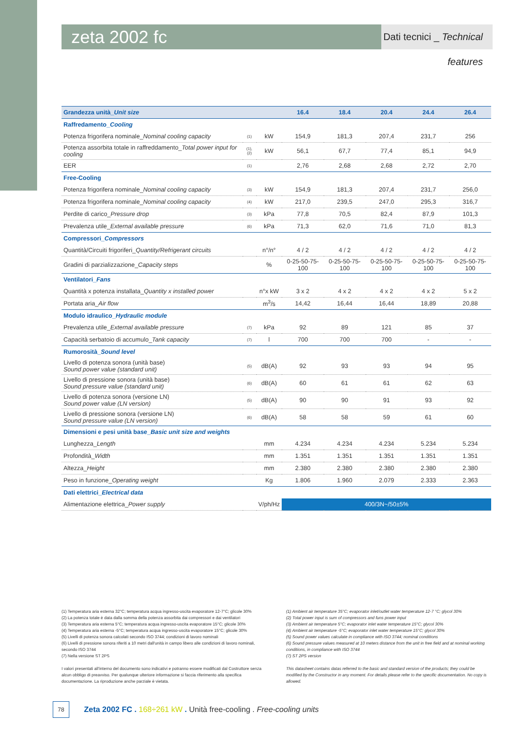zeta 2002 fc
Dati tecnici _ Technical features
| Grandezza unità_ Unit size | | | 16.4 | 18.4 | 20.4 | 24.4 | 26.4 |
| --- | --- | --- | --- | --- | --- | --- | --- |
| Raffredamento_ Cooling | | | | | | | |
| Potenza frigorifera nominale_ Nominal cooling capacity | (1) | kW | 154,9 | 181,3 | 207,4 | 231,7 | 256 |
| Potenza assorbita totale in raffreddamento_ Total power input for cooling | (1),(2) | kW | 56,1 | 67,7 | 77,4 | 85,1 | 94,9 |
| EER | (1) | | 2,76 | 2,68 | 2,68 | 2,72 | 2,70 |
| Free-Cooling | | | | | | | |
| Potenza frigorifera nominale_ Nominal cooling capacity | (3) | kW | 154,9 | 181,3 | 207,4 | 231,7 | 256,0 |
| Potenza frigorifera nominale_ Nominal cooling capacity | (4) | kW | 217,0 | 239,5 | 247,0 | 295,3 | 316,7 |
| Perdite di carico_ Pressure drop | (3) | kPa | 77,8 | 70,5 | 82,4 | 87,9 | 101,3 |
| Prevalenza utile_ External available pressure | (6) | kPa | 71,3 | 62,0 | 71,6 | 71,0 | 81,3 |
| Compressori_ Compressors | | | | | | | |
| Quantità/Circuiti frigoriferi_ Quantity/Refrigerant circuits | | n°/n° | 4 / 2 | 4 / 2 | 4 / 2 | 4 / 2 | 4 / 2 |
| Gradini di parzializzazione_ Capacity steps | | % | 0-25-50-75-100 | 0-25-50-75-100 | 0-25-50-75-100 | 0-25-50-75-100 | 0-25-50-75-100 |
| Ventilatori_ Fans | | | | | | | |
| Quantità x potenza installata_ Quantity x installed power | | n°x kW | 3 x 2 | 4 x 2 | 4 x 2 | 4 x 2 | 5 x 2 |
| Portata aria_ Air flow | | m<sup>3</sup>/s | 14,42 | 16,44 | 16,44 | 18,89 | 20,88 |
| Modulo idraulico_ Hydraulic module | | | | | | | |
| Prevalenza utile_ External available pressure | (7) | kPa | 92 | 89 | 121 | 85 | 37 |
| Capacità serbatoio di accumulo_ Tank capacity | (7) | l | 700 | 700 | 700 | - | - |
| Rumorosità_ Sound level | | | | | | | |
| Livello di potenza sonora (unità base) Sound power value (standard unit) | (5) | dB(A) | 92 | 93 | 93 | 94 | 95 |
| Livello di pressione sonora (unità base) Sound pressure value (standard unit) | (6) | dB(A) | 60 | 61 | 61 | 62 | 63 |
| Livello di potenza sonora (versione LN) Sound power value (LN version) | (5) | dB(A) | 90 | 90 | 91 | 93 | 92 |
| Livello di pressione sonora (versione LN) Sound pressure value (LN version) | (6) | dB(A) | 58 | 58 | 59 | 61 | 60 |
| Dimensioni e pesi unità base_ Basic unit size and weights | | | | | | | |
| Lunghezza_ Length | | mm | 4.234 | 4.234 | 4.234 | 5.234 | 5.234 |
| Profondità_ Width | | mm | 1.351 | 1.351 | 1.351 | 1.351 | 1.351 |
| Altezza_ Height | | mm | 2.380 | 2.380 | 2.380 | 2.380 | 2.380 |
| Peso in funzione_ Operating weight | | Kg | 1.806 | 1.960 | 2.079 | 2.333 | 2.363 |
| Dati elettrici_ Electrical data | | | | | | | |
| Alimentazione elettrica_ Power supply | | V/ph/Hz | 400/3N~/50±5% | | | | |
(1) Temperatura aria esterna 32°C; temperatura acqua ingresso-uscita evaporatore 12-7°C; glicole 30%
(2) La potenza totale è data dalla somma della potenza assorbita dai compressori e dai ventilatori
(3) Temperatura aria esterna 5°C; temperatura acqua ingresso-uscita evaporatore 15°C; glicole 30%
(4) Temperatura aria esterna -5°C; temperatura acqua ingresso-uscita evaporatore 15°C; glicole 30%
(5) Livelli di potenza sonora calcolati secondo ISO 3744; condizioni di lavoro nominali
(6) Livelli di pressione sonora riferiti a 10 metri dall'unità in campo libero alle condizioni di lavoro nominali, secondo ISO 3744
(7) Nella versione ST 2PS
I valori presentati all'interno del documento sono indicativi e potranno essere modificati dal Costruttore senza alcun obbligo di preavviso. Per qualunque ulteriore informazione si faccia riferimento alla specifica documentazione. La riproduzione anche parziale è vietata.
(1) Ambient air temperature 35°C; evaporator inlet/outlet water temperature 12-7 °C; glycol 30%
(2) Total power input is sum of compressors and funs power input
(3) Ambient air temperature 5°C; evaporator inlet water temperature 15°C; glycol 30%
(4) Ambient air temperature -5°C; evaporator inlet water temperature 15°C; glycol 30%
(5) Sound power values calculate in compliance with ISO 3744; nominal conditions
(6) Sound pressure values measured at 10 meters distance from the unit in free field and at nominal working conditions, in compliance with ISO 3744
(7) ST 2PS version
This datasheet contains datas referred to the basic and standard version of the products; they could be modified by the Constructor in any moment. For details please refer to the specific documentation. No copy is allowed.
78
Zeta 2002 FC . 168÷261 kW . Unità free-cooling . Free-cooling units